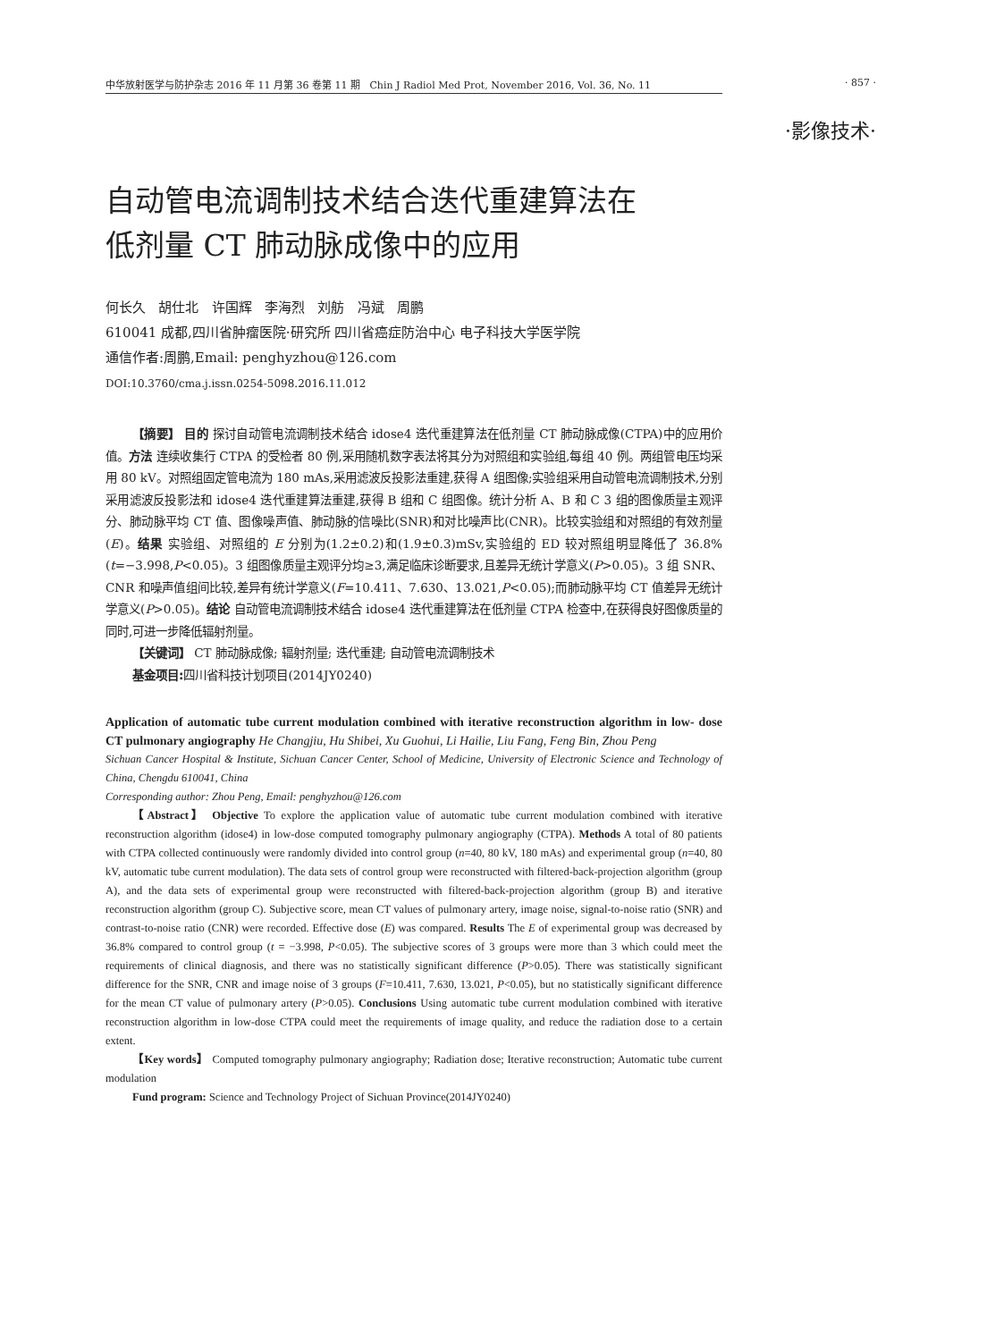中华放射医学与防护杂志 2016 年 11 月第 36 卷第 11 期 Chin J Radiol Med Prot, November 2016, Vol. 36, No. 11 · 857 ·
·影像技术·
自动管电流调制技术结合迭代重建算法在
低剂量 CT 肺动脉成像中的应用
何长久 胡仕北 许国辉 李海烈 刘舫 冯斌 周鹏
610041 成都,四川省肿瘤医院·研究所 四川省癌症防治中心 电子科技大学医学院
通信作者:周鹏,Email: penghyzhou@126.com
DOI:10.3760/cma.j.issn.0254-5098.2016.11.012
【摘要】 目的 探讨自动管电流调制技术结合 idose4 迭代重建算法在低剂量 CT 肺动脉成像(CTPA)中的应用价值。方法 连续收集行 CTPA 的受检者 80 例,采用随机数字表法将其分为对照组和实验组,每组 40 例。两组管电压均采用 80 kV。对照组固定管电流为 180 mAs,采用滤波反投影法重建,获得 A 组图像;实验组采用自动管电流调制技术,分别采用滤波反投影法和 idose4 迭代重建算法重建,获得 B 组和 C 组图像。统计分析 A、B 和 C 3 组的图像质量主观评分、肺动脉平均 CT 值、图像噪声值、肺动脉的信噪比(SNR)和对比噪声比(CNR)。比较实验组和对照组的有效剂量(E)。结果 实验组、对照组的 E 分别为(1.2±0.2)和(1.9±0.3)mSv,实验组的 ED 较对照组明显降低了 36.8%(t=−3.998,P<0.05)。3 组图像质量主观评分均≥3,满足临床诊断要求,且差异无统计学意义(P>0.05)。3 组 SNR、CNR 和噪声值组间比较,差异有统计学意义(F=10.411、7.630、13.021,P<0.05);而肺动脉平均 CT 值差异无统计学意义(P>0.05)。结论 自动管电流调制技术结合 idose4 迭代重建算法在低剂量 CTPA 检查中,在获得良好图像质量的同时,可进一步降低辐射剂量。
【关键词】 CT 肺动脉成像; 辐射剂量; 迭代重建; 自动管电流调制技术
基金项目: 四川省科技计划项目(2014JY0240)
Application of automatic tube current modulation combined with iterative reconstruction algorithm in low- dose CT pulmonary angiography He Changjiu, Hu Shibei, Xu Guohui, Li Hailie, Liu Fang, Feng Bin, Zhou Peng
Sichuan Cancer Hospital & Institute, Sichuan Cancer Center, School of Medicine, University of Electronic Science and Technology of China, Chengdu 610041, China
Corresponding author: Zhou Peng, Email: penghyzhou@126.com
【Abstract】 Objective To explore the application value of automatic tube current modulation combined with iterative reconstruction algorithm (idose4) in low-dose computed tomography pulmonary angiography (CTPA). Methods A total of 80 patients with CTPA collected continuously were randomly divided into control group (n=40, 80 kV, 180 mAs) and experimental group (n=40, 80 kV, automatic tube current modulation). The data sets of control group were reconstructed with filtered-back-projection algorithm (group A), and the data sets of experimental group were reconstructed with filtered-back-projection algorithm (group B) and iterative reconstruction algorithm (group C). Subjective score, mean CT values of pulmonary artery, image noise, signal-to-noise ratio (SNR) and contrast-to-noise ratio (CNR) were recorded. Effective dose (E) was compared. Results The E of experimental group was decreased by 36.8% compared to control group (t = −3.998, P<0.05). The subjective scores of 3 groups were more than 3 which could meet the requirements of clinical diagnosis, and there was no statistically significant difference (P>0.05). There was statistically significant difference for the SNR, CNR and image noise of 3 groups (F=10.411, 7.630, 13.021, P<0.05), but no statistically significant difference for the mean CT value of pulmonary artery (P>0.05). Conclusions Using automatic tube current modulation combined with iterative reconstruction algorithm in low-dose CTPA could meet the requirements of image quality, and reduce the radiation dose to a certain extent.
【Key words】 Computed tomography pulmonary angiography; Radiation dose; Iterative reconstruction; Automatic tube current modulation
Fund program: Science and Technology Project of Sichuan Province(2014JY0240)